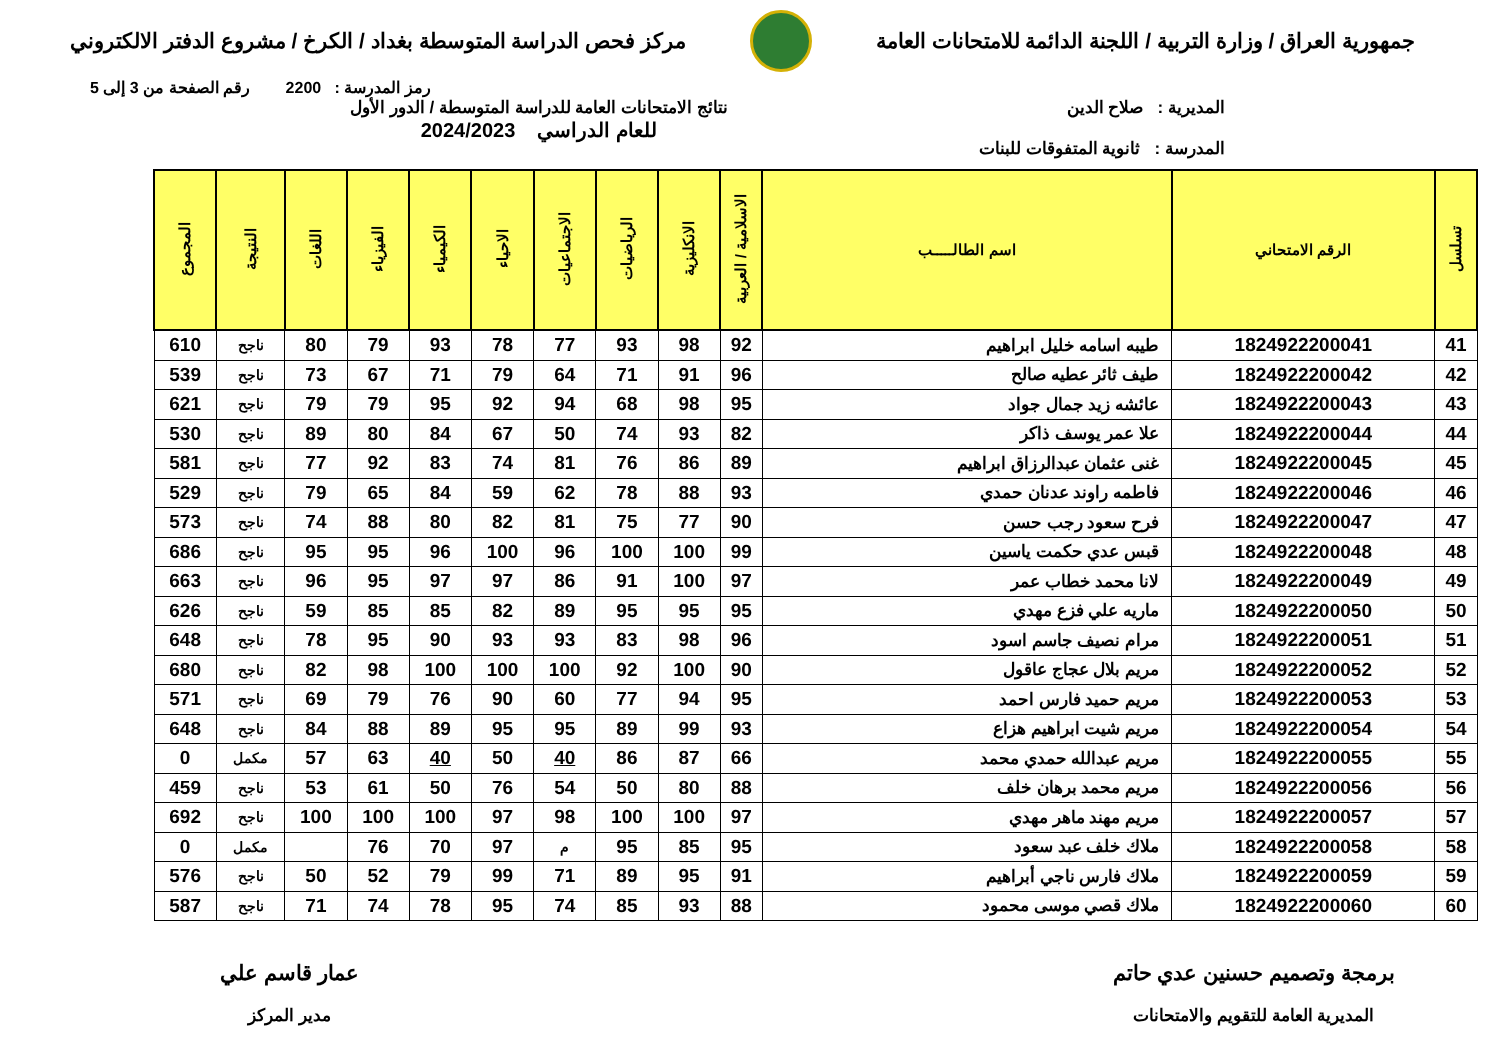جمهورية العراق / وزارة التربية / اللجنة الدائمة للامتحانات العامة
مركز فحص الدراسة المتوسطة بغداد / الكرخ / مشروع الدفتر الالكتروني
رمز المدرسة : 2200 رقم الصفحة من 3 إلى 5
المديرية : صلاح الدين
المدرسة : ثانوية المتفوقات للبنات
نتائج الامتحانات العامة للدراسة المتوسطة / الدور الأول
للعام الدراسي 2024/2023
| تسلسل | الرقم الامتحاني | اسم الطالـــــب | الاسلامية / العربية | الانكليزية | الرياضيات | الاجتماعيات | الاحياء | الكيمياء | الفيزياء | اللغات | النتيجة | المجموع |
| --- | --- | --- | --- | --- | --- | --- | --- | --- | --- | --- | --- | --- |
| 41 | 1824922200041 | طيبه اسامه خليل ابراهيم | 92 | 98 | 93 | 77 | 78 | 93 | 79 | 80 | ناجح | 610 |
| 42 | 1824922200042 | طيف ثائر عطيه صالح | 96 | 91 | 71 | 64 | 79 | 71 | 67 | 73 | ناجح | 539 |
| 43 | 1824922200043 | عائشه زيد جمال جواد | 95 | 98 | 68 | 94 | 92 | 95 | 79 | 79 | ناجح | 621 |
| 44 | 1824922200044 | علا عمر يوسف ذاكر | 82 | 93 | 74 | 50 | 67 | 84 | 80 | 89 | ناجح | 530 |
| 45 | 1824922200045 | غنى عثمان عبدالرزاق ابراهيم | 89 | 86 | 76 | 81 | 74 | 83 | 92 | 77 | ناجح | 581 |
| 46 | 1824922200046 | فاطمه راوند عدنان حمدي | 93 | 88 | 78 | 62 | 59 | 84 | 65 | 79 | ناجح | 529 |
| 47 | 1824922200047 | فرح سعود رجب حسن | 90 | 77 | 75 | 81 | 82 | 80 | 88 | 74 | ناجح | 573 |
| 48 | 1824922200048 | قبس عدي حكمت ياسين | 99 | 100 | 100 | 96 | 100 | 96 | 95 | 95 | ناجح | 686 |
| 49 | 1824922200049 | لانا محمد خطاب عمر | 97 | 100 | 91 | 86 | 97 | 97 | 95 | 96 | ناجح | 663 |
| 50 | 1824922200050 | ماريه علي فزع مهدي | 95 | 95 | 95 | 89 | 82 | 85 | 85 | 59 | ناجح | 626 |
| 51 | 1824922200051 | مرام نصيف جاسم اسود | 96 | 98 | 83 | 93 | 93 | 90 | 95 | 78 | ناجح | 648 |
| 52 | 1824922200052 | مريم بلال عجاج عاقول | 90 | 100 | 92 | 100 | 100 | 100 | 98 | 82 | ناجح | 680 |
| 53 | 1824922200053 | مريم حميد فارس احمد | 95 | 94 | 77 | 60 | 90 | 76 | 79 | 69 | ناجح | 571 |
| 54 | 1824922200054 | مريم شيت ابراهيم هزاع | 93 | 99 | 89 | 95 | 95 | 89 | 88 | 84 | ناجح | 648 |
| 55 | 1824922200055 | مريم عبدالله حمدي محمد | 66 | 87 | 86 | 40 | 50 | 40 | 63 | 57 | مكمل | 0 |
| 56 | 1824922200056 | مريم محمد برهان خلف | 88 | 80 | 50 | 54 | 76 | 50 | 61 | 53 | ناجح | 459 |
| 57 | 1824922200057 | مريم مهند ماهر مهدي | 97 | 100 | 100 | 98 | 97 | 100 | 100 | 100 | ناجح | 692 |
| 58 | 1824922200058 | ملاك خلف عبد سعود | 95 | 85 | 95 | م | 97 | 70 | 76 | | مكمل | 0 |
| 59 | 1824922200059 | ملاك فارس ناجي أبراهيم | 91 | 95 | 89 | 71 | 99 | 79 | 52 | 50 | ناجح | 576 |
| 60 | 1824922200060 | ملاك قصي موسى محمود | 88 | 93 | 85 | 74 | 95 | 78 | 74 | 71 | ناجح | 587 |
برمجة وتصميم حسنين عدي حاتم
المديرية العامة للتقويم والامتحانات
عمار قاسم علي
مدير المركز